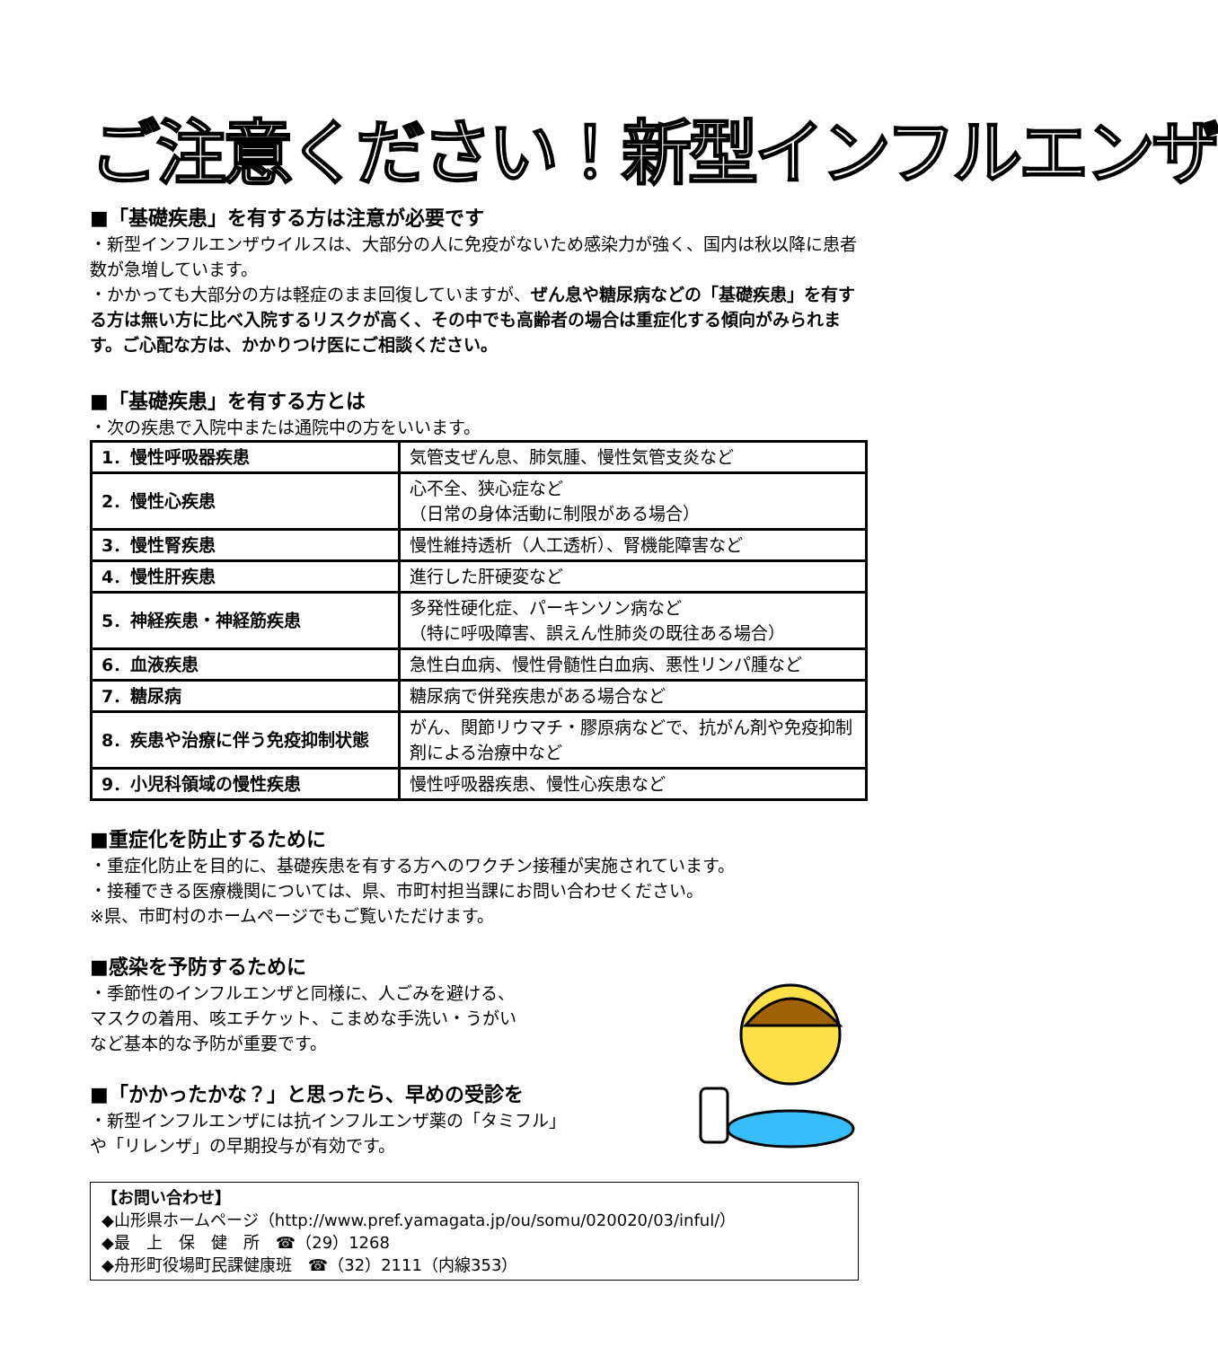ご注意ください！新型インフルエンザ
■「基礎疾患」を有する方は注意が必要です
・新型インフルエンザウイルスは、大部分の人に免疫がないため感染力が強く、国内は秋以降に患者数が急増しています。
・かかっても大部分の方は軽症のまま回復していますが、ぜん息や糖尿病などの「基礎疾患」を有する方は無い方に比べ入院するリスクが高く、その中でも高齢者の場合は重症化する傾向がみられます。ご心配な方は、かかりつけ医にご相談ください。
■「基礎疾患」を有する方とは
・次の疾患で入院中または通院中の方をいいます。
| 1．慢性呼吸器疾患 | 気管支ぜん息、肺気腫、慢性気管支炎など |
| 2．慢性心疾患 | 心不全、狭心症など （日常の身体活動に制限がある場合） |
| 3．慢性腎疾患 | 慢性維持透析（人工透析）、腎機能障害など |
| 4．慢性肝疾患 | 進行した肝硬変など |
| 5．神経疾患・神経筋疾患 | 多発性硬化症、パーキンソン病など （特に呼吸障害、誤えん性肺炎の既往ある場合） |
| 6．血液疾患 | 急性白血病、慢性骨髄性白血病、悪性リンパ腫など |
| 7．糖尿病 | 糖尿病で併発疾患がある場合など |
| 8．疾患や治療に伴う免疫抑制状態 | がん、関節リウマチ・膠原病などで、抗がん剤や免疫抑制剤による治療中など |
| 9．小児科領域の慢性疾患 | 慢性呼吸器疾患、慢性心疾患など |
■重症化を防止するために
・重症化防止を目的に、基礎疾患を有する方へのワクチン接種が実施されています。
・接種できる医療機関については、県、市町村担当課にお問い合わせください。
※県、市町村のホームページでもご覧いただけます。
■感染を予防するために
・季節性のインフルエンザと同様に、人ごみを避ける、
マスクの着用、咳エチケット、こまめな手洗い・うがい
など基本的な予防が重要です。
■「かかったかな？」と思ったら、早めの受診を
・新型インフルエンザには抗インフルエンザ薬の「タミフル」
や「リレンザ」の早期投与が有効です。
【お問い合わせ】
◆山形県ホームページ（http://www.pref.yamagata.jp/ou/somu/020020/03/inful/）
◆最　上　保　健　所　☎（29）1268
◆舟形町役場町民課健康班　☎（32）2111（内線353）